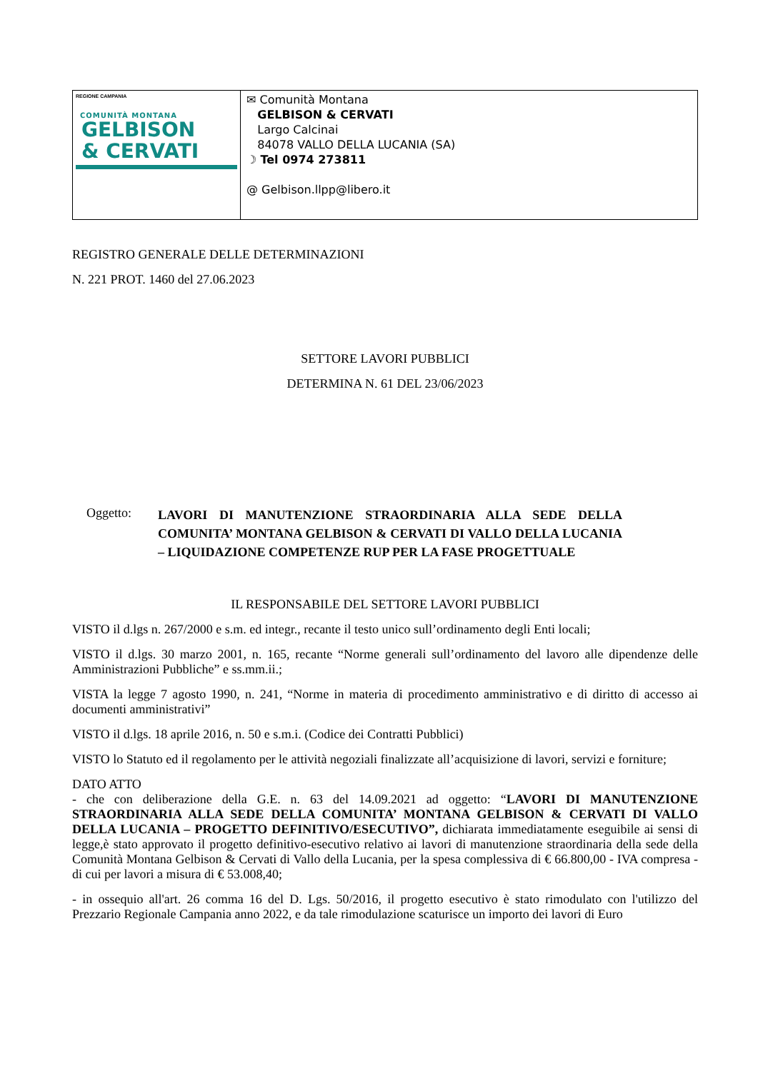| REGIONE CAMPANIA COMUNITÀ MONTANA GELBISON & CERVATI | ✉ Comunità Montana GELBISON & CERVATI Largo Calcinai 84078 VALLO DELLA LUCANIA (SA) ☽ Tel 0974 273811 @ Gelbison.llpp@libero.it |
REGISTRO GENERALE DELLE DETERMINAZIONI
N. 221 PROT. 1460 del 27.06.2023
SETTORE LAVORI PUBBLICI
DETERMINA N. 61 DEL 23/06/2023
Oggetto:
LAVORI DI MANUTENZIONE STRAORDINARIA ALLA SEDE DELLA COMUNITA’ MONTANA GELBISON & CERVATI DI VALLO DELLA LUCANIA – LIQUIDAZIONE COMPETENZE RUP PER LA FASE PROGETTUALE
IL RESPONSABILE DEL SETTORE LAVORI PUBBLICI
VISTO il d.lgs n. 267/2000 e s.m. ed integr., recante il testo unico sull’ordinamento degli Enti locali;
VISTO il d.lgs. 30 marzo 2001, n. 165, recante “Norme generali sull’ordinamento del lavoro alle dipendenze delle Amministrazioni Pubbliche” e ss.mm.ii.;
VISTA la legge 7 agosto 1990, n. 241, “Norme in materia di procedimento amministrativo e di diritto di accesso ai documenti amministrativi”
VISTO il d.lgs. 18 aprile 2016, n. 50 e s.m.i. (Codice dei Contratti Pubblici)
VISTO lo Statuto ed il regolamento per le attività negoziali finalizzate all’acquisizione di lavori, servizi e forniture;
DATO ATTO
- che con deliberazione della G.E. n. 63 del 14.09.2021 ad oggetto: “LAVORI DI MANUTENZIONE STRAORDINARIA ALLA SEDE DELLA COMUNITA’ MONTANA GELBISON & CERVATI DI VALLO DELLA LUCANIA – PROGETTO DEFINITIVO/ESECUTIVO”, dichiarata immediatamente eseguibile ai sensi di legge,è stato approvato il progetto definitivo-esecutivo relativo ai lavori di manutenzione straordinaria della sede della Comunità Montana Gelbison & Cervati di Vallo della Lucania, per la spesa complessiva di € 66.800,00 - IVA compresa - di cui per lavori a misura di € 53.008,40;
- in ossequio all'art. 26 comma 16 del D. Lgs. 50/2016, il progetto esecutivo è stato rimodulato con l'utilizzo del Prezzario Regionale Campania anno 2022, e da tale rimodulazione scaturisce un importo dei lavori di Euro